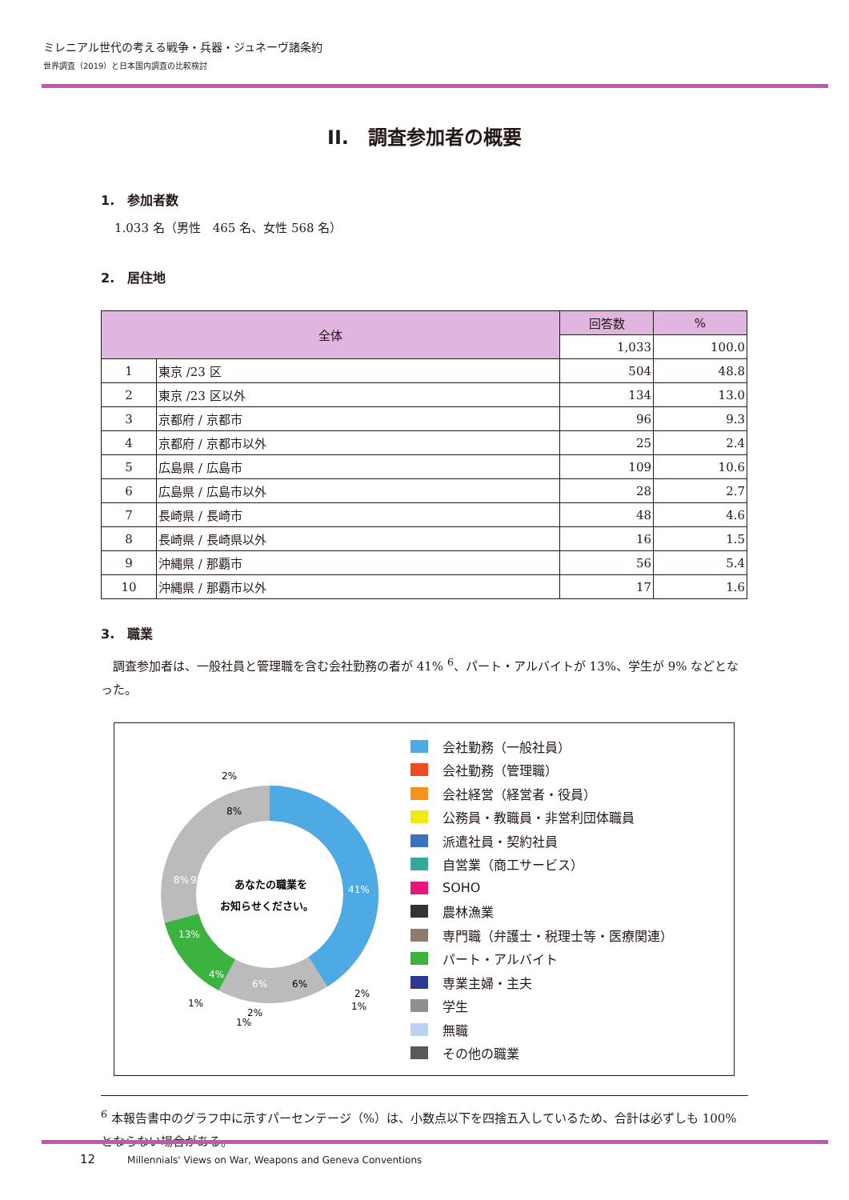ミレニアル世代の考える戦争・兵器・ジュネーヴ諸条約
世界調査（2019）と日本国内調査の比較検討
II.　調査参加者の概要
1.　参加者数
1.033 名（男性　465 名、女性 568 名）
2.　居住地
| 全体 | | 回答数 | % |
| --- | --- | --- | --- |
| | | 1,033 | 100.0 |
| 1 | 東京 /23 区 | 504 | 48.8 |
| 2 | 東京 /23 区以外 | 134 | 13.0 |
| 3 | 京都府 / 京都市 | 96 | 9.3 |
| 4 | 京都府 / 京都市以外 | 25 | 2.4 |
| 5 | 広島県 / 広島市 | 109 | 10.6 |
| 6 | 広島県 / 広島市以外 | 28 | 2.7 |
| 7 | 長崎県 / 長崎市 | 48 | 4.6 |
| 8 | 長崎県 / 長崎県以外 | 16 | 1.5 |
| 9 | 沖縄県 / 那覇市 | 56 | 5.4 |
| 10 | 沖縄県 / 那覇市以外 | 17 | 1.6 |
3.　職業
　調査参加者は、一般社員と管理職を含む会社勤務の者が 41% <sup>6</sup>、パート・アルバイトが 13%、学生が 9% などとなった。
あなたの職業を
お知らせください。
41%
13%
6%
6%
9%
8%
8%
2%
4%
1%
2%
1%
2%
1%
会社勤務（一般社員）
会社勤務（管理職）
会社経営（経営者・役員）
公務員・教職員・非営利団体職員
派遣社員・契約社員
自営業（商工サービス）
SOHO
農林漁業
専門職（弁護士・税理士等・医療関連）
パート・アルバイト
専業主婦・主夫
学生
無職
その他の職業
<sup>6</sup> 本報告書中のグラフ中に示すパーセンテージ（%）は、小数点以下を四捨五入しているため、合計は必ずしも 100%とならない場合がある。
12 Millennials' Views on War, Weapons and Geneva Conventions